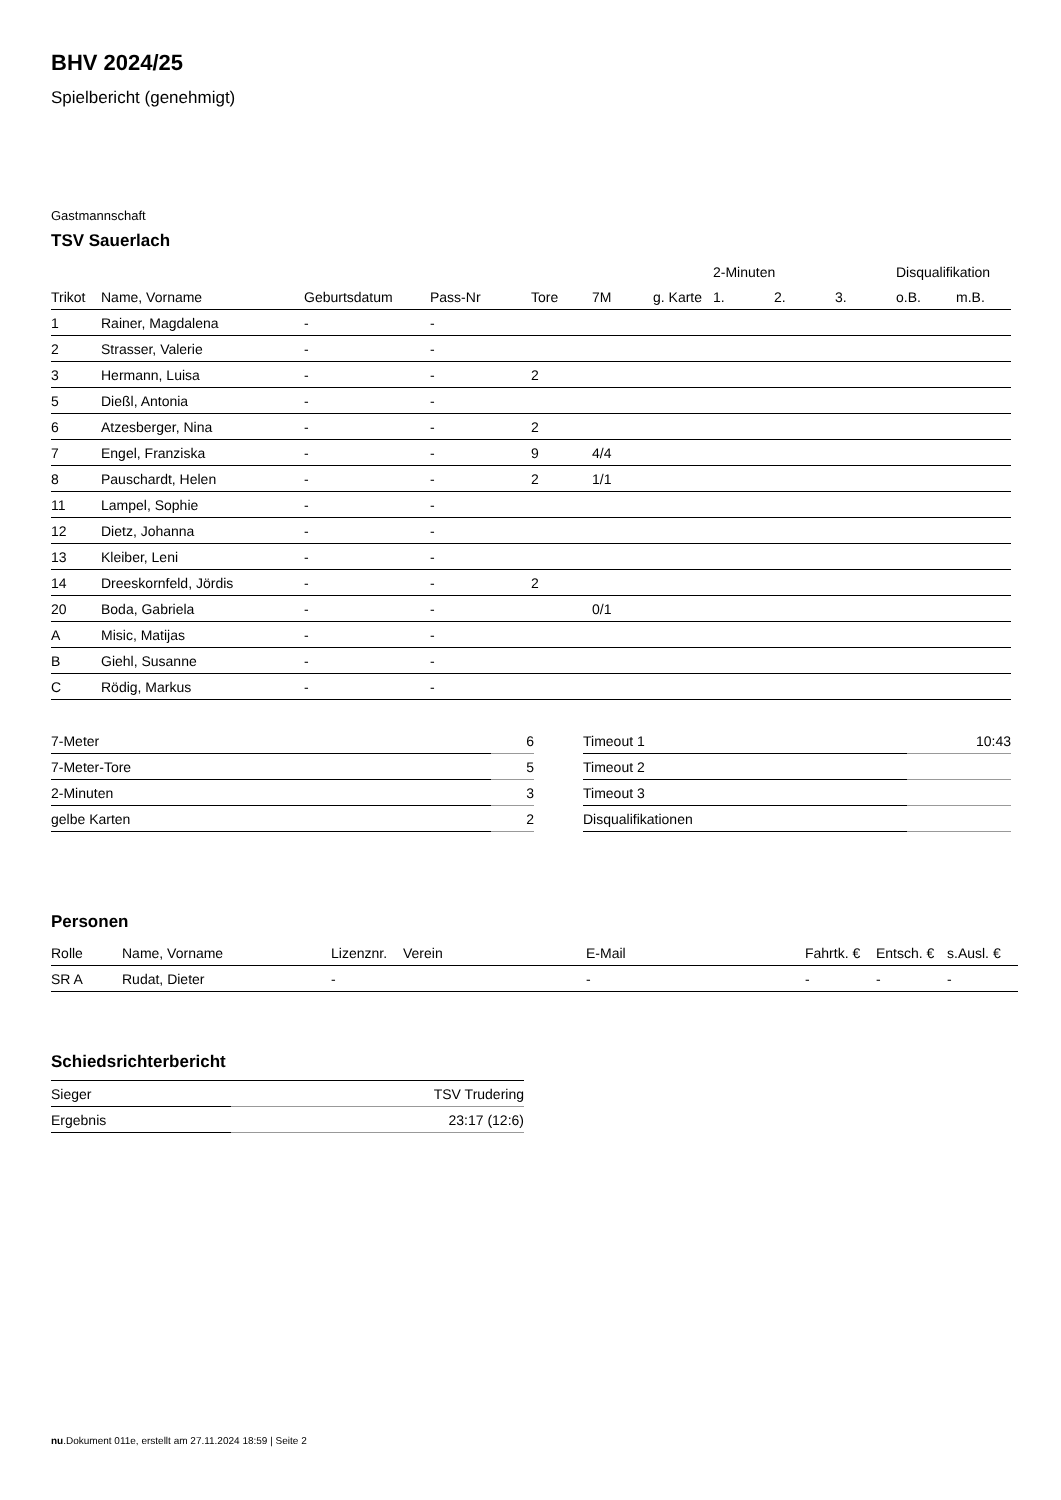BHV 2024/25
Spielbericht (genehmigt)
Gastmannschaft
TSV Sauerlach
| | | | | | | | 2-Minuten | | | Disqualifikation | |
| --- | --- | --- | --- | --- | --- | --- | --- | --- | --- | --- | --- |
| Trikot | Name, Vorname | Geburtsdatum | Pass-Nr | Tore | 7M | g. Karte | 1. | 2. | 3. | o.B. | m.B. |
| 1 | Rainer, Magdalena | - | - | | | | | | | | |
| 2 | Strasser, Valerie | - | - | | | | | | | | |
| 3 | Hermann, Luisa | - | - | 2 | | | | | | | |
| 5 | Dießl, Antonia | - | - | | | | | | | | |
| 6 | Atzesberger, Nina | - | - | 2 | | | | | | | |
| 7 | Engel, Franziska | - | - | 9 | 4/4 | | | | | | |
| 8 | Pauschardt, Helen | - | - | 2 | 1/1 | | | | | | |
| 11 | Lampel, Sophie | - | - | | | | | | | | |
| 12 | Dietz, Johanna | - | - | | | | | | | | |
| 13 | Kleiber, Leni | - | - | | | | | | | | |
| 14 | Dreeskornfeld, Jördis | - | - | 2 | | | | | | | |
| 20 | Boda, Gabriela | - | - | | 0/1 | | | | | | |
| A | Misic, Matijas | - | - | | | | | | | | |
| B | Giehl, Susanne | - | - | | | | | | | | |
| C | Rödig, Markus | - | - | | | | | | | | |
| 7-Meter | 6 |
| 7-Meter-Tore | 5 |
| 2-Minuten | 3 |
| gelbe Karten | 2 |
| Timeout 1 | 10:43 |
| Timeout 2 | |
| Timeout 3 | |
| Disqualifikationen | |
Personen
| Rolle | Name, Vorname | Lizenznr. | Verein | E-Mail | Fahrtk. € | Entsch. € | s.Ausl. € |
| --- | --- | --- | --- | --- | --- | --- | --- |
| SR A | Rudat, Dieter | - | | - | - | - | - |
Schiedsrichterbericht
| Sieger | TSV Trudering |
| Ergebnis | 23:17 (12:6) |
nu.Dokument 011e, erstellt am 27.11.2024 18:59 | Seite 2